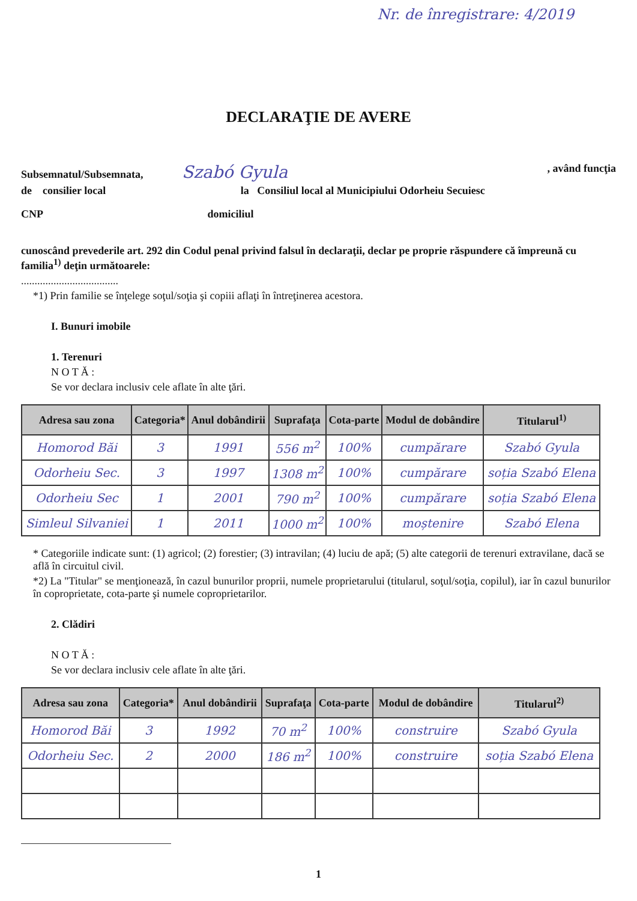Nr. de înregistrare: 4/2019
DECLARAŢIE DE AVERE
Subsemnatul/Subsemnata, Szabó Gyula, având funcţia
de consilier local la Consiliul local al Municipiului Odorheiu Secuiesc
CNP domiciliul
cunoscând prevederile art. 292 din Codul penal privind falsul în declaraţii, declar pe proprie răspundere că împreună cu familia<sup>1)</sup> deţin următoarele:
....................................
*1) Prin familie se înţelege soţul/soţia şi copiii aflaţi în întreţinerea acestora.
I. Bunuri imobile
1. Terenuri
N O T Ă :
Se vor declara inclusiv cele aflate în alte ţări.
| Adresa sau zona | Categoria* | Anul dobândirii | Suprafaţa | Cota-parte | Modul de dobândire | Titularul<sup>1)</sup> |
| --- | --- | --- | --- | --- | --- | --- |
| Homorod Băi | 3 | 1991 | 556 m<sup>2</sup> | 100% | cumpărare | Szabó Gyula |
| Odorheiu Sec. | 3 | 1997 | 1308 m<sup>2</sup> | 100% | cumpărare | soția Szabó Elena |
| Odorheiu Sec | 1 | 2001 | 790 m<sup>2</sup> | 100% | cumpărare | soția Szabó Elena |
| Simleul Silvaniei | 1 | 2011 | 1000 m<sup>2</sup> | 100% | moștenire | Szabó Elena |
* Categoriile indicate sunt: (1) agricol; (2) forestier; (3) intravilan; (4) luciu de apă; (5) alte categorii de terenuri extravilane, dacă se află în circuitul civil.
*2) La "Titular" se menţionează, în cazul bunurilor proprii, numele proprietarului (titularul, soţul/soţia, copilul), iar în cazul bunurilor în coproprietate, cota-parte şi numele coproprietarilor.
2. Clădiri
N O T Ă :
Se vor declara inclusiv cele aflate în alte ţări.
| Adresa sau zona | Categoria* | Anul dobândirii | Suprafaţa | Cota-parte | Modul de dobândire | Titularul<sup>2)</sup> |
| --- | --- | --- | --- | --- | --- | --- |
| Homorod Băi | 3 | 1992 | 70 m<sup>2</sup> | 100% | construire | Szabó Gyula |
| Odorheiu Sec. | 2 | 2000 | 186 m<sup>2</sup> | 100% | construire | soția Szabó Elena |
1